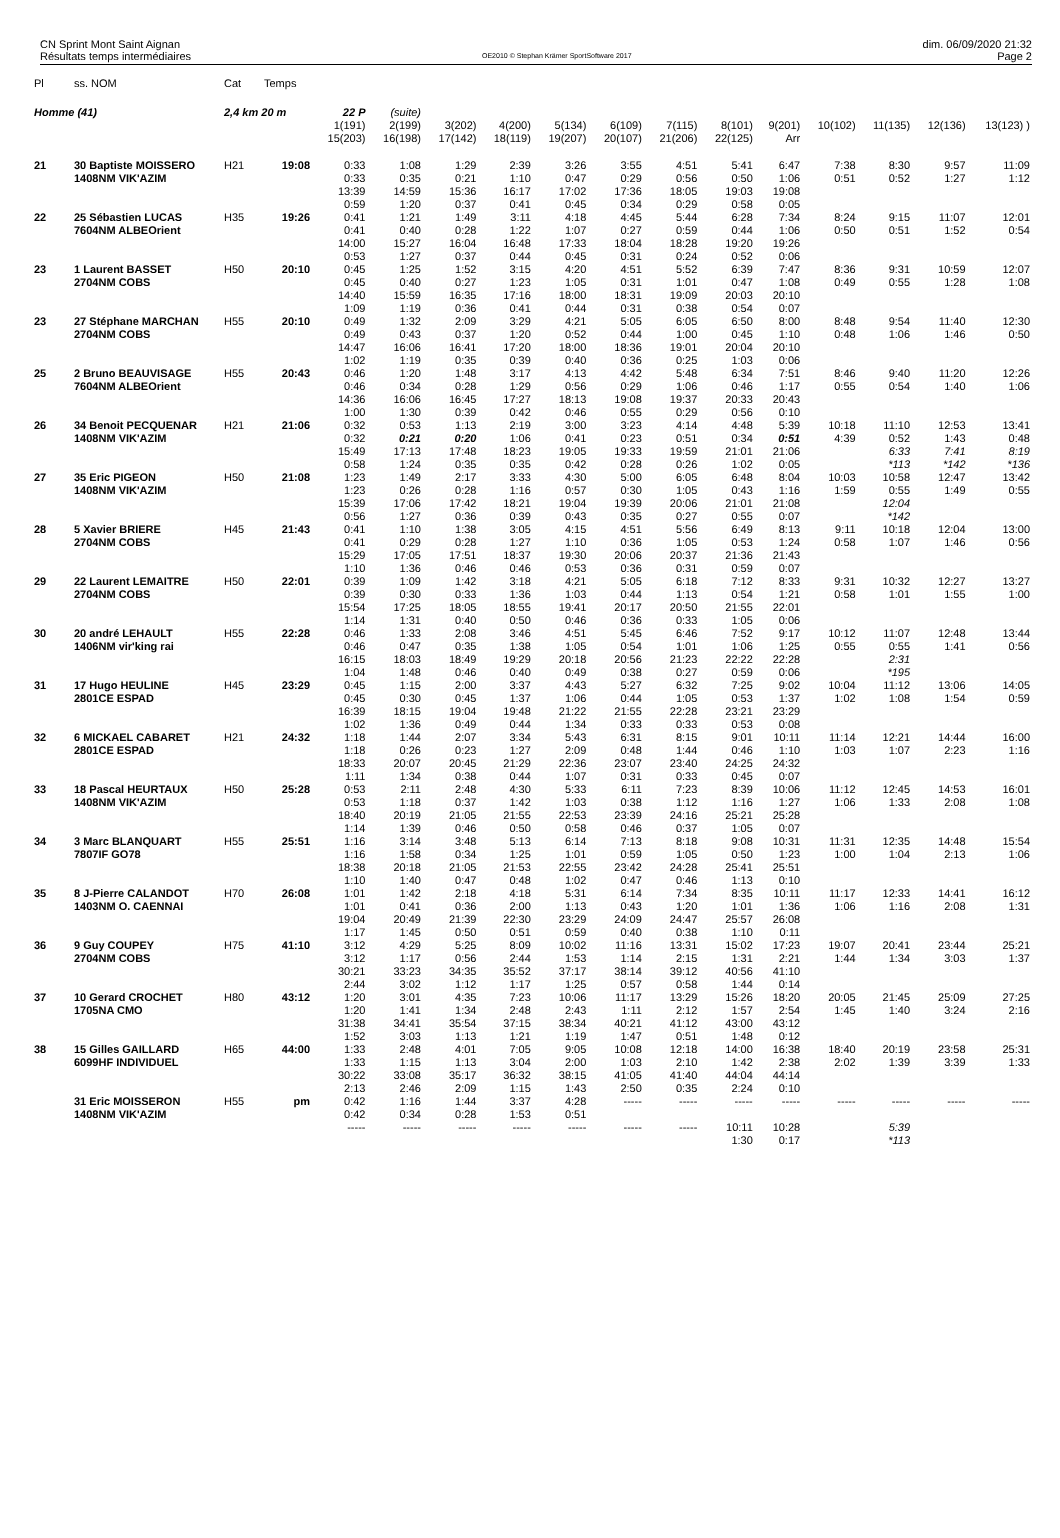CN Sprint Mont Saint Aignan
Résultats temps intermédiaires
OE2010 © Stephan Krämer SportSoftware 2017
dim. 06/09/2020 21:32
Page 2
| Pl | ss. NOM | Cat | Temps | | | | | | | | | | | | | |
| Homme (41) | | 2,4 km 20 m | | 22 P | (suite) | | | | | | | | | | | |
| | | | | 1(191) | 2(199) | 3(202) | 4(200) | 5(134) | 6(109) | 7(115) | 8(101) | 9(201) | 10(102) | 11(135) | 12(136) | 13(123) ) |
| | | | | 15(203) | 16(198) | 17(142) | 18(119) | 19(207) | 20(107) | 21(206) | 22(125) | Arr | | | | |
| 21 | 30 Baptiste MOISSERO | H21 | 19:08 | 0:33 | 1:08 | 1:29 | 2:39 | 3:26 | 3:55 | 4:51 | 5:41 | 6:47 | 7:38 | 8:30 | 9:57 | 11:09 |
| | 1408NM VIK'AZIM | | | 0:33 | 0:35 | 0:21 | 1:10 | 0:47 | 0:29 | 0:56 | 0:50 | 1:06 | 0:51 | 0:52 | 1:27 | 1:12 |
| | | | | 13:39 | 14:59 | 15:36 | 16:17 | 17:02 | 17:36 | 18:05 | 19:03 | 19:08 | | | | |
| | | | | 0:59 | 1:20 | 0:37 | 0:41 | 0:45 | 0:34 | 0:29 | 0:58 | 0:05 | | | | |
| 22 | 25 Sébastien LUCAS | H35 | 19:26 | 0:41 | 1:21 | 1:49 | 3:11 | 4:18 | 4:45 | 5:44 | 6:28 | 7:34 | 8:24 | 9:15 | 11:07 | 12:01 |
| | 7604NM ALBEOrient | | | 0:41 | 0:40 | 0:28 | 1:22 | 1:07 | 0:27 | 0:59 | 0:44 | 1:06 | 0:50 | 0:51 | 1:52 | 0:54 |
| | | | | 14:00 | 15:27 | 16:04 | 16:48 | 17:33 | 18:04 | 18:28 | 19:20 | 19:26 | | | | |
| | | | | 0:53 | 1:27 | 0:37 | 0:44 | 0:45 | 0:31 | 0:24 | 0:52 | 0:06 | | | | |
| 23 | 1 Laurent BASSET | H50 | 20:10 | 0:45 | 1:25 | 1:52 | 3:15 | 4:20 | 4:51 | 5:52 | 6:39 | 7:47 | 8:36 | 9:31 | 10:59 | 12:07 |
| | 2704NM COBS | | | 0:45 | 0:40 | 0:27 | 1:23 | 1:05 | 0:31 | 1:01 | 0:47 | 1:08 | 0:49 | 0:55 | 1:28 | 1:08 |
| | | | | 14:40 | 15:59 | 16:35 | 17:16 | 18:00 | 18:31 | 19:09 | 20:03 | 20:10 | | | | |
| | | | | 1:09 | 1:19 | 0:36 | 0:41 | 0:44 | 0:31 | 0:38 | 0:54 | 0:07 | | | | |
| 23 | 27 Stéphane MARCHAN | H55 | 20:10 | 0:49 | 1:32 | 2:09 | 3:29 | 4:21 | 5:05 | 6:05 | 6:50 | 8:00 | 8:48 | 9:54 | 11:40 | 12:30 |
| | 2704NM COBS | | | 0:49 | 0:43 | 0:37 | 1:20 | 0:52 | 0:44 | 1:00 | 0:45 | 1:10 | 0:48 | 1:06 | 1:46 | 0:50 |
| | | | | 14:47 | 16:06 | 16:41 | 17:20 | 18:00 | 18:36 | 19:01 | 20:04 | 20:10 | | | | |
| | | | | 1:02 | 1:19 | 0:35 | 0:39 | 0:40 | 0:36 | 0:25 | 1:03 | 0:06 | | | | |
| 25 | 2 Bruno BEAUVISAGE | H55 | 20:43 | 0:46 | 1:20 | 1:48 | 3:17 | 4:13 | 4:42 | 5:48 | 6:34 | 7:51 | 8:46 | 9:40 | 11:20 | 12:26 |
| | 7604NM ALBEOrient | | | 0:46 | 0:34 | 0:28 | 1:29 | 0:56 | 0:29 | 1:06 | 0:46 | 1:17 | 0:55 | 0:54 | 1:40 | 1:06 |
| | | | | 14:36 | 16:06 | 16:45 | 17:27 | 18:13 | 19:08 | 19:37 | 20:33 | 20:43 | | | | |
| | | | | 1:00 | 1:30 | 0:39 | 0:42 | 0:46 | 0:55 | 0:29 | 0:56 | 0:10 | | | | |
| 26 | 34 Benoit PECQUENAR | H21 | 21:06 | 0:32 | 0:53 | 1:13 | 2:19 | 3:00 | 3:23 | 4:14 | 4:48 | 5:39 | 10:18 | 11:10 | 12:53 | 13:41 |
| | 1408NM VIK'AZIM | | | 0:32 | 0:21 | 0:20 | 1:06 | 0:41 | 0:23 | 0:51 | 0:34 | 0:51 | 4:39 | 0:52 | 1:43 | 0:48 |
| | | | | 15:49 | 17:13 | 17:48 | 18:23 | 19:05 | 19:33 | 19:59 | 21:01 | 21:06 | | 6:33 | 7:41 | 8:19 |
| | | | | 0:58 | 1:24 | 0:35 | 0:35 | 0:42 | 0:28 | 0:26 | 1:02 | 0:05 | | *113 | *142 | *136 |
| 27 | 35 Eric PIGEON | H50 | 21:08 | 1:23 | 1:49 | 2:17 | 3:33 | 4:30 | 5:00 | 6:05 | 6:48 | 8:04 | 10:03 | 10:58 | 12:47 | 13:42 |
| | 1408NM VIK'AZIM | | | 1:23 | 0:26 | 0:28 | 1:16 | 0:57 | 0:30 | 1:05 | 0:43 | 1:16 | 1:59 | 0:55 | 1:49 | 0:55 |
| | | | | 15:39 | 17:06 | 17:42 | 18:21 | 19:04 | 19:39 | 20:06 | 21:01 | 21:08 | | 12:04 | | |
| | | | | 0:56 | 1:27 | 0:36 | 0:39 | 0:43 | 0:35 | 0:27 | 0:55 | 0:07 | | *142 | | |
| 28 | 5 Xavier BRIERE | H45 | 21:43 | 0:41 | 1:10 | 1:38 | 3:05 | 4:15 | 4:51 | 5:56 | 6:49 | 8:13 | 9:11 | 10:18 | 12:04 | 13:00 |
| | 2704NM COBS | | | 0:41 | 0:29 | 0:28 | 1:27 | 1:10 | 0:36 | 1:05 | 0:53 | 1:24 | 0:58 | 1:07 | 1:46 | 0:56 |
| | | | | 15:29 | 17:05 | 17:51 | 18:37 | 19:30 | 20:06 | 20:37 | 21:36 | 21:43 | | | | |
| | | | | 1:10 | 1:36 | 0:46 | 0:46 | 0:53 | 0:36 | 0:31 | 0:59 | 0:07 | | | | |
| 29 | 22 Laurent LEMAITRE | H50 | 22:01 | 0:39 | 1:09 | 1:42 | 3:18 | 4:21 | 5:05 | 6:18 | 7:12 | 8:33 | 9:31 | 10:32 | 12:27 | 13:27 |
| | 2704NM COBS | | | 0:39 | 0:30 | 0:33 | 1:36 | 1:03 | 0:44 | 1:13 | 0:54 | 1:21 | 0:58 | 1:01 | 1:55 | 1:00 |
| | | | | 15:54 | 17:25 | 18:05 | 18:55 | 19:41 | 20:17 | 20:50 | 21:55 | 22:01 | | | | |
| | | | | 1:14 | 1:31 | 0:40 | 0:50 | 0:46 | 0:36 | 0:33 | 1:05 | 0:06 | | | | |
| 30 | 20 andré LEHAULT | H55 | 22:28 | 0:46 | 1:33 | 2:08 | 3:46 | 4:51 | 5:45 | 6:46 | 7:52 | 9:17 | 10:12 | 11:07 | 12:48 | 13:44 |
| | 1406NM vir'king rai | | | 0:46 | 0:47 | 0:35 | 1:38 | 1:05 | 0:54 | 1:01 | 1:06 | 1:25 | 0:55 | 0:55 | 1:41 | 0:56 |
| | | | | 16:15 | 18:03 | 18:49 | 19:29 | 20:18 | 20:56 | 21:23 | 22:22 | 22:28 | | 2:31 | | |
| | | | | 1:04 | 1:48 | 0:46 | 0:40 | 0:49 | 0:38 | 0:27 | 0:59 | 0:06 | | *195 | | |
| 31 | 17 Hugo HEULINE | H45 | 23:29 | 0:45 | 1:15 | 2:00 | 3:37 | 4:43 | 5:27 | 6:32 | 7:25 | 9:02 | 10:04 | 11:12 | 13:06 | 14:05 |
| | 2801CE ESPAD | | | 0:45 | 0:30 | 0:45 | 1:37 | 1:06 | 0:44 | 1:05 | 0:53 | 1:37 | 1:02 | 1:08 | 1:54 | 0:59 |
| | | | | 16:39 | 18:15 | 19:04 | 19:48 | 21:22 | 21:55 | 22:28 | 23:21 | 23:29 | | | | |
| | | | | 1:02 | 1:36 | 0:49 | 0:44 | 1:34 | 0:33 | 0:33 | 0:53 | 0:08 | | | | |
| 32 | 6 MICKAEL CABARET | H21 | 24:32 | 1:18 | 1:44 | 2:07 | 3:34 | 5:43 | 6:31 | 8:15 | 9:01 | 10:11 | 11:14 | 12:21 | 14:44 | 16:00 |
| | 2801CE ESPAD | | | 1:18 | 0:26 | 0:23 | 1:27 | 2:09 | 0:48 | 1:44 | 0:46 | 1:10 | 1:03 | 1:07 | 2:23 | 1:16 |
| | | | | 18:33 | 20:07 | 20:45 | 21:29 | 22:36 | 23:07 | 23:40 | 24:25 | 24:32 | | | | |
| | | | | 1:11 | 1:34 | 0:38 | 0:44 | 1:07 | 0:31 | 0:33 | 0:45 | 0:07 | | | | |
| 33 | 18 Pascal HEURTAUX | H50 | 25:28 | 0:53 | 2:11 | 2:48 | 4:30 | 5:33 | 6:11 | 7:23 | 8:39 | 10:06 | 11:12 | 12:45 | 14:53 | 16:01 |
| | 1408NM VIK'AZIM | | | 0:53 | 1:18 | 0:37 | 1:42 | 1:03 | 0:38 | 1:12 | 1:16 | 1:27 | 1:06 | 1:33 | 2:08 | 1:08 |
| | | | | 18:40 | 20:19 | 21:05 | 21:55 | 22:53 | 23:39 | 24:16 | 25:21 | 25:28 | | | | |
| | | | | 1:14 | 1:39 | 0:46 | 0:50 | 0:58 | 0:46 | 0:37 | 1:05 | 0:07 | | | | |
| 34 | 3 Marc BLANQUART | H55 | 25:51 | 1:16 | 3:14 | 3:48 | 5:13 | 6:14 | 7:13 | 8:18 | 9:08 | 10:31 | 11:31 | 12:35 | 14:48 | 15:54 |
| | 7807IF GO78 | | | 1:16 | 1:58 | 0:34 | 1:25 | 1:01 | 0:59 | 1:05 | 0:50 | 1:23 | 1:00 | 1:04 | 2:13 | 1:06 |
| | | | | 18:38 | 20:18 | 21:05 | 21:53 | 22:55 | 23:42 | 24:28 | 25:41 | 25:51 | | | | |
| | | | | 1:10 | 1:40 | 0:47 | 0:48 | 1:02 | 0:47 | 0:46 | 1:13 | 0:10 | | | | |
| 35 | 8 J-Pierre CALANDOT | H70 | 26:08 | 1:01 | 1:42 | 2:18 | 4:18 | 5:31 | 6:14 | 7:34 | 8:35 | 10:11 | 11:17 | 12:33 | 14:41 | 16:12 |
| | 1403NM O. CAENNAI | | | 1:01 | 0:41 | 0:36 | 2:00 | 1:13 | 0:43 | 1:20 | 1:01 | 1:36 | 1:06 | 1:16 | 2:08 | 1:31 |
| | | | | 19:04 | 20:49 | 21:39 | 22:30 | 23:29 | 24:09 | 24:47 | 25:57 | 26:08 | | | | |
| | | | | 1:17 | 1:45 | 0:50 | 0:51 | 0:59 | 0:40 | 0:38 | 1:10 | 0:11 | | | | |
| 36 | 9 Guy COUPEY | H75 | 41:10 | 3:12 | 4:29 | 5:25 | 8:09 | 10:02 | 11:16 | 13:31 | 15:02 | 17:23 | 19:07 | 20:41 | 23:44 | 25:21 |
| | 2704NM COBS | | | 3:12 | 1:17 | 0:56 | 2:44 | 1:53 | 1:14 | 2:15 | 1:31 | 2:21 | 1:44 | 1:34 | 3:03 | 1:37 |
| | | | | 30:21 | 33:23 | 34:35 | 35:52 | 37:17 | 38:14 | 39:12 | 40:56 | 41:10 | | | | |
| | | | | 2:44 | 3:02 | 1:12 | 1:17 | 1:25 | 0:57 | 0:58 | 1:44 | 0:14 | | | | |
| 37 | 10 Gerard CROCHET | H80 | 43:12 | 1:20 | 3:01 | 4:35 | 7:23 | 10:06 | 11:17 | 13:29 | 15:26 | 18:20 | 20:05 | 21:45 | 25:09 | 27:25 |
| | 1705NA CMO | | | 1:20 | 1:41 | 1:34 | 2:48 | 2:43 | 1:11 | 2:12 | 1:57 | 2:54 | 1:45 | 1:40 | 3:24 | 2:16 |
| | | | | 31:38 | 34:41 | 35:54 | 37:15 | 38:34 | 40:21 | 41:12 | 43:00 | 43:12 | | | | |
| | | | | 1:52 | 3:03 | 1:13 | 1:21 | 1:19 | 1:47 | 0:51 | 1:48 | 0:12 | | | | |
| 38 | 15 Gilles GAILLARD | H65 | 44:00 | 1:33 | 2:48 | 4:01 | 7:05 | 9:05 | 10:08 | 12:18 | 14:00 | 16:38 | 18:40 | 20:19 | 23:58 | 25:31 |
| | 6099HF INDIVIDUEL | | | 1:33 | 1:15 | 1:13 | 3:04 | 2:00 | 1:03 | 2:10 | 1:42 | 2:38 | 2:02 | 1:39 | 3:39 | 1:33 |
| | | | | 30:22 | 33:08 | 35:17 | 36:32 | 38:15 | 41:05 | 41:40 | 44:04 | 44:14 | | | | |
| | | | | 2:13 | 2:46 | 2:09 | 1:15 | 1:43 | 2:50 | 0:35 | 2:24 | 0:10 | | | | |
| | 31 Eric MOISSERON | H55 | pm | 0:42 | 1:16 | 1:44 | 3:37 | 4:28 | ----- | ----- | ----- | ----- | ----- | ----- | ----- | ----- |
| | 1408NM VIK'AZIM | | | 0:42 | 0:34 | 0:28 | 1:53 | 0:51 | | | | | | | | |
| | | | | ----- | ----- | ----- | ----- | ----- | ----- | ----- | 10:11 | 10:28 | | 5:39 | | |
| | | | | | | | | | | | 1:30 | 0:17 | | *113 | | |